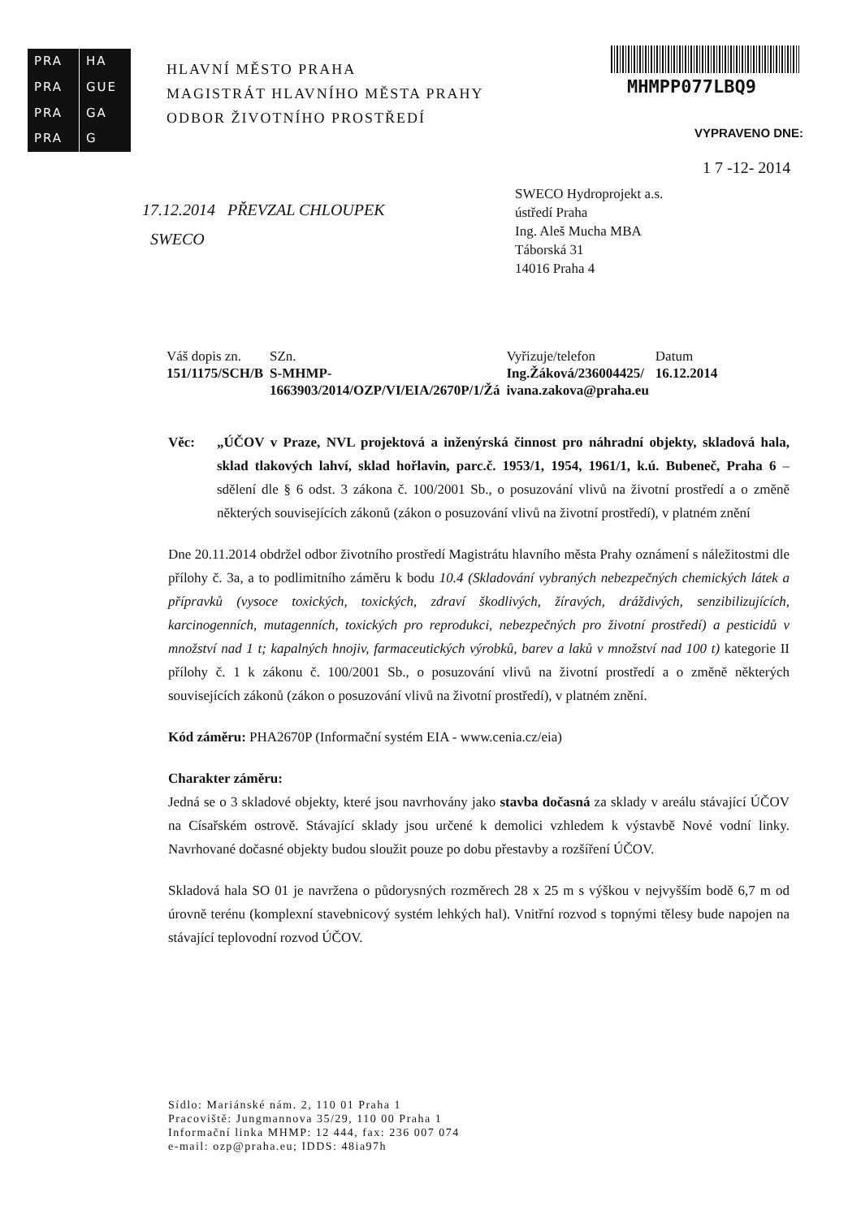PRA
HA
PRA
GUE
PRA
GA
PRA
G
HLAVNÍ MĚSTO PRAHA
MAGISTRÁT HLAVNÍHO MĚSTA PRAHY
ODBOR ŽIVOTNÍHO PROSTŘEDÍ
MHMPP077LBQ9
VYPRAVENO DNE:
1 7 -12- 2014
17.12.2014 PŘEVZAL CHLOUPEK
SWECO
SWECO Hydroprojekt a.s.
ústředí Praha
Ing. Aleš Mucha MBA
Táborská 31
14016 Praha 4
| Váš dopis zn. | SZn. | Vyřizuje/telefon | Datum |
| 151/1175/SCH/B | S-MHMP- 1663903/2014/OZP/VI/EIA/2670P/1/Žá | Ing.Žáková/236004425/ ivana.zakova@praha.eu | 16.12.2014 |
Věc: „ÚČOV v Praze, NVL projektová a inženýrská činnost pro náhradní objekty, skladová hala, sklad tlakových lahví, sklad hořlavin, parc.č. 1953/1, 1954, 1961/1, k.ú. Bubeneč, Praha 6 – sdělení dle § 6 odst. 3 zákona č. 100/2001 Sb., o posuzování vlivů na životní prostředí a o změně některých souvisejících zákonů (zákon o posuzování vlivů na životní prostředí), v platném znění
Dne 20.11.2014 obdržel odbor životního prostředí Magistrátu hlavního města Prahy oznámení s náležitostmi dle přílohy č. 3a, a to podlimitního záměru k bodu 10.4 (Skladování vybraných nebezpečných chemických látek a přípravků (vysoce toxických, toxických, zdraví škodlivých, žíravých, dráždivých, senzibilizujících, karcinogenních, mutagenních, toxických pro reprodukci, nebezpečných pro životní prostředí) a pesticidů v množství nad 1 t; kapalných hnojiv, farmaceutických výrobků, barev a laků v množství nad 100 t) kategorie II přílohy č. 1 k zákonu č. 100/2001 Sb., o posuzování vlivů na životní prostředí a o změně některých souvisejících zákonů (zákon o posuzování vlivů na životní prostředí), v platném znění.
Kód záměru: PHA2670P (Informační systém EIA - www.cenia.cz/eia)
Charakter záměru:
Jedná se o 3 skladové objekty, které jsou navrhovány jako stavba dočasná za sklady v areálu stávající ÚČOV na Císařském ostrově. Stávající sklady jsou určené k demolici vzhledem k výstavbě Nové vodní linky. Navrhované dočasné objekty budou sloužit pouze po dobu přestavby a rozšíření ÚČOV.
Skladová hala SO 01 je navržena o půdorysných rozměrech 28 x 25 m s výškou v nejvyšším bodě 6,7 m od úrovně terénu (komplexní stavebnicový systém lehkých hal). Vnitřní rozvod s topnými tělesy bude napojen na stávající teplovodní rozvod ÚČOV.
Sídlo: Mariánské nám. 2, 110 01 Praha 1
Pracoviště: Jungmannova 35/29, 110 00 Praha 1
Informační linka MHMP: 12 444, fax: 236 007 074
e-mail: ozp@praha.eu; IDDS: 48ia97h